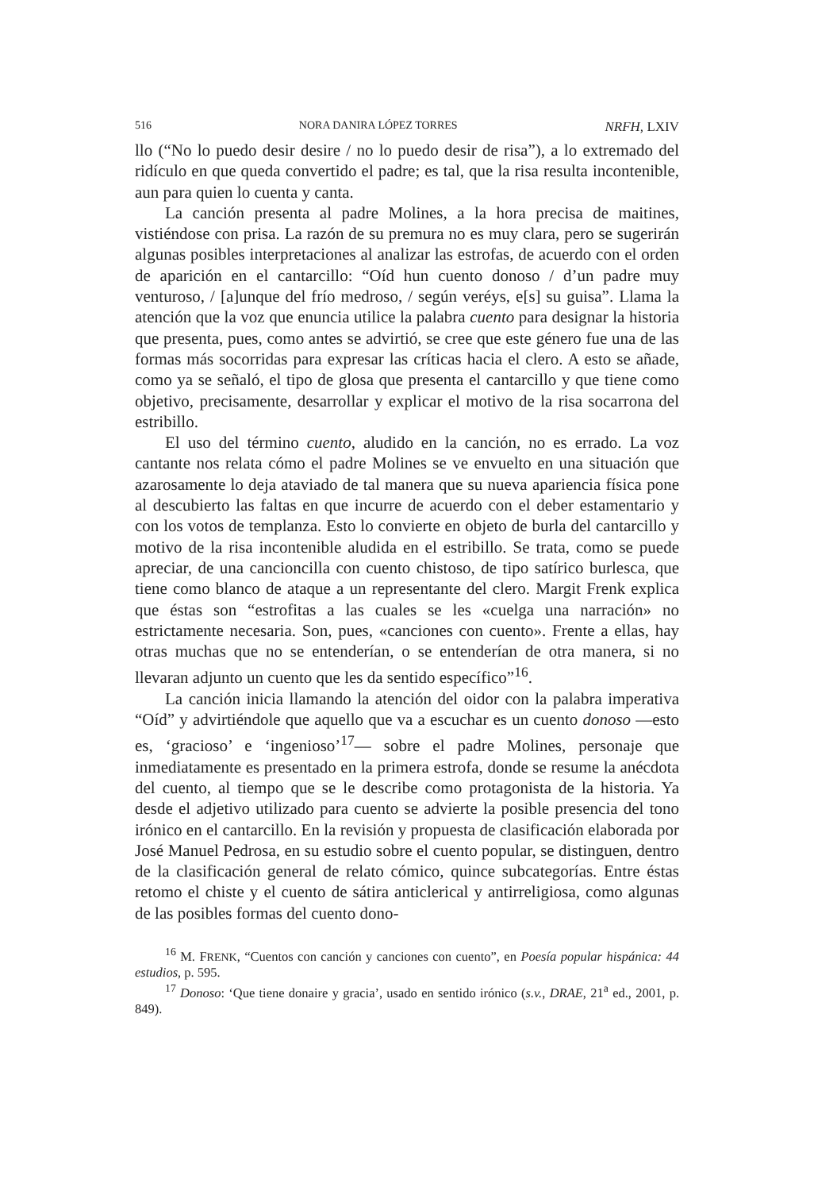516 NORA DANIRA LÓPEZ TORRES NRFH, LXIV
llo (“No lo puedo desir desire / no lo puedo desir de risa”), a lo extremado del ridículo en que queda convertido el padre; es tal, que la risa resulta incontenible, aun para quien lo cuenta y canta.
La canción presenta al padre Molines, a la hora precisa de maitines, vistiéndose con prisa. La razón de su premura no es muy clara, pero se sugerirán algunas posibles interpretaciones al analizar las estrofas, de acuerdo con el orden de aparición en el cantarcillo: “Oíd hun cuento donoso / d’un padre muy venturoso, / [a]unque del frío medroso, / según veréys, e[s] su guisa”. Llama la atención que la voz que enuncia utilice la palabra cuento para designar la historia que presenta, pues, como antes se advirtió, se cree que este género fue una de las formas más socorridas para expresar las críticas hacia el clero. A esto se añade, como ya se señaló, el tipo de glosa que presenta el cantarcillo y que tiene como objetivo, precisamente, desarrollar y explicar el motivo de la risa socarrona del estribillo.
El uso del término cuento, aludido en la canción, no es errado. La voz cantante nos relata cómo el padre Molines se ve envuelto en una situación que azarosamente lo deja ataviado de tal manera que su nueva apariencia física pone al descubierto las faltas en que incurre de acuerdo con el deber estamentario y con los votos de templanza. Esto lo convierte en objeto de burla del cantarcillo y motivo de la risa incontenible aludida en el estribillo. Se trata, como se puede apreciar, de una cancioncilla con cuento chistoso, de tipo satírico burlesca, que tiene como blanco de ataque a un representante del clero. Margit Frenk explica que éstas son “estrofitas a las cuales se les «cuelga una narración» no estrictamente necesaria. Son, pues, «canciones con cuento». Frente a ellas, hay otras muchas que no se entenderían, o se entenderían de otra manera, si no llevaran adjunto un cuento que les da sentido específico”<sup>16</sup>.
La canción inicia llamando la atención del oidor con la palabra imperativa “Oíd” y advirtiéndole que aquello que va a escuchar es un cuento donoso —esto es, ‘gracioso’ e ‘ingenioso’<sup>17</sup>— sobre el padre Molines, personaje que inmediatamente es presentado en la primera estrofa, donde se resume la anécdota del cuento, al tiempo que se le describe como protagonista de la historia. Ya desde el adjetivo utilizado para cuento se advierte la posible presencia del tono irónico en el cantarcillo. En la revisión y propuesta de clasificación elaborada por José Manuel Pedrosa, en su estudio sobre el cuento popular, se distinguen, dentro de la clasificación general de relato cómico, quince subcategorías. Entre éstas retomo el chiste y el cuento de sátira anticlerical y antirreligiosa, como algunas de las posibles formas del cuento dono-
<sup>16</sup> M. FRENK, “Cuentos con canción y canciones con cuento”, en Poesía popular hispánica: 44 estudios, p. 595.
<sup>17</sup> Donoso: ‘Que tiene donaire y gracia’, usado en sentido irónico (s.v., DRAE, 21<sup>a</sup> ed., 2001, p. 849).